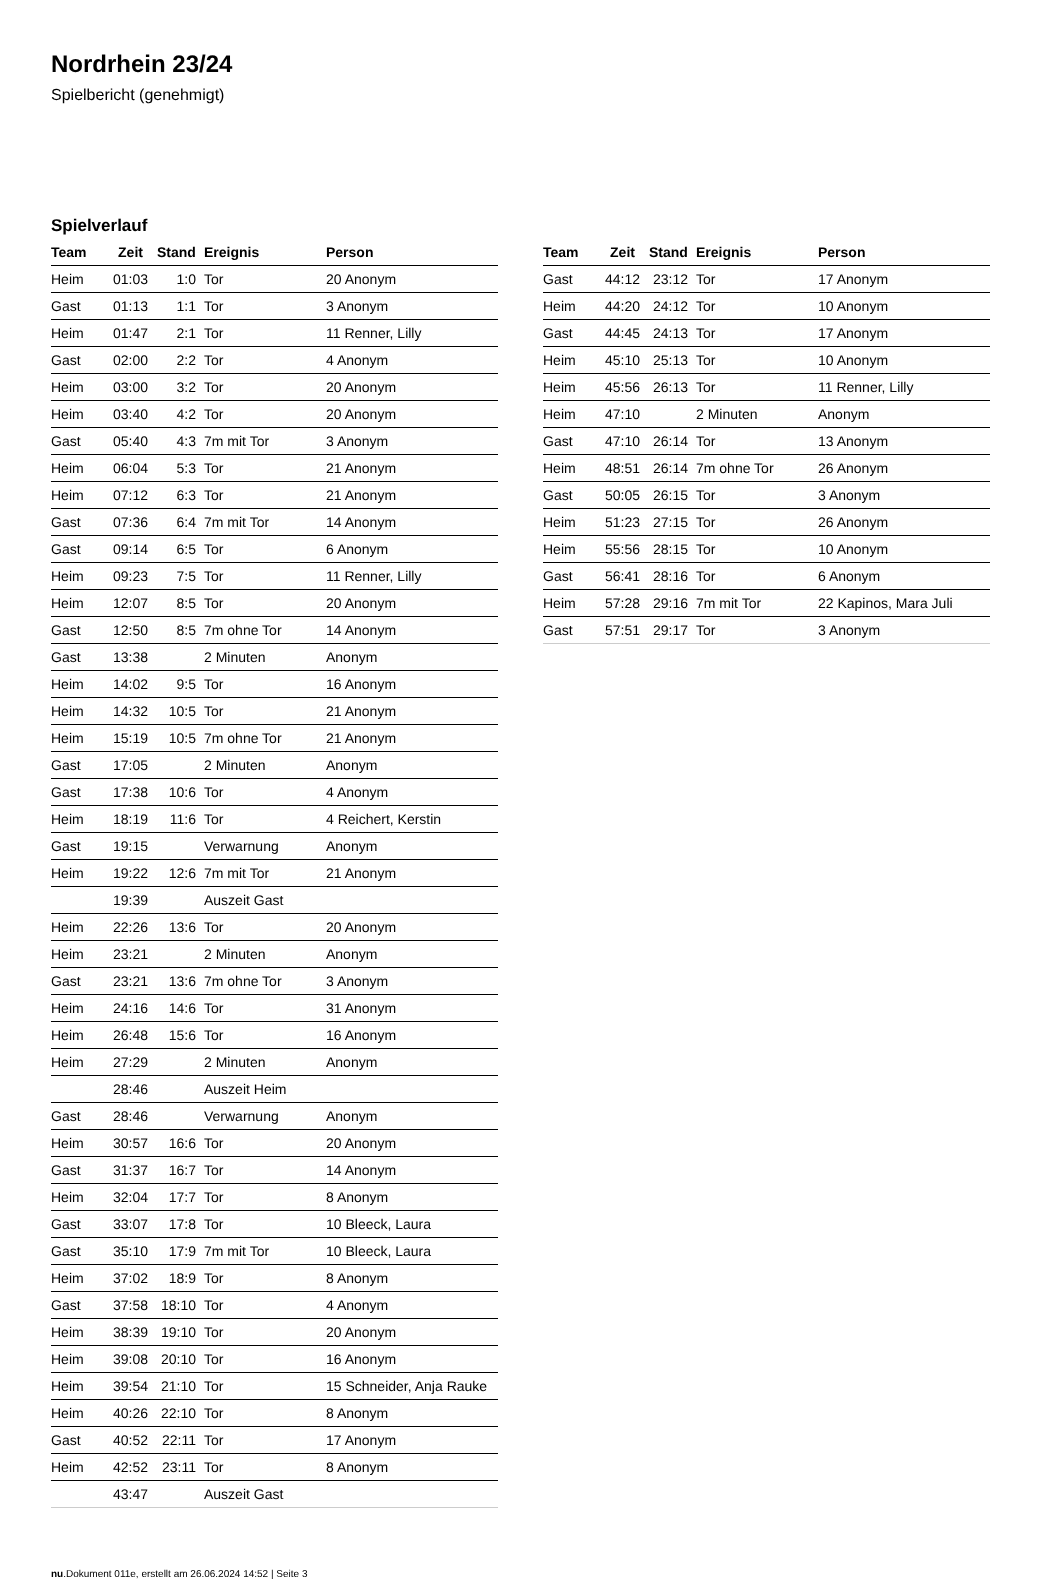Nordrhein 23/24
Spielbericht (genehmigt)
Spielverlauf
| Team | Zeit | Stand | Ereignis | Person |
| --- | --- | --- | --- | --- |
| Heim | 01:03 | 1:0 | Tor | 20 Anonym |
| Gast | 01:13 | 1:1 | Tor | 3 Anonym |
| Heim | 01:47 | 2:1 | Tor | 11 Renner, Lilly |
| Gast | 02:00 | 2:2 | Tor | 4 Anonym |
| Heim | 03:00 | 3:2 | Tor | 20 Anonym |
| Heim | 03:40 | 4:2 | Tor | 20 Anonym |
| Gast | 05:40 | 4:3 | 7m mit Tor | 3 Anonym |
| Heim | 06:04 | 5:3 | Tor | 21 Anonym |
| Heim | 07:12 | 6:3 | Tor | 21 Anonym |
| Gast | 07:36 | 6:4 | 7m mit Tor | 14 Anonym |
| Gast | 09:14 | 6:5 | Tor | 6 Anonym |
| Heim | 09:23 | 7:5 | Tor | 11 Renner, Lilly |
| Heim | 12:07 | 8:5 | Tor | 20 Anonym |
| Gast | 12:50 | 8:5 | 7m ohne Tor | 14 Anonym |
| Gast | 13:38 | | 2 Minuten | Anonym |
| Heim | 14:02 | 9:5 | Tor | 16 Anonym |
| Heim | 14:32 | 10:5 | Tor | 21 Anonym |
| Heim | 15:19 | 10:5 | 7m ohne Tor | 21 Anonym |
| Gast | 17:05 | | 2 Minuten | Anonym |
| Gast | 17:38 | 10:6 | Tor | 4 Anonym |
| Heim | 18:19 | 11:6 | Tor | 4 Reichert, Kerstin |
| Gast | 19:15 | | Verwarnung | Anonym |
| Heim | 19:22 | 12:6 | 7m mit Tor | 21 Anonym |
| | 19:39 | | Auszeit Gast | |
| Heim | 22:26 | 13:6 | Tor | 20 Anonym |
| Heim | 23:21 | | 2 Minuten | Anonym |
| Gast | 23:21 | 13:6 | 7m ohne Tor | 3 Anonym |
| Heim | 24:16 | 14:6 | Tor | 31 Anonym |
| Heim | 26:48 | 15:6 | Tor | 16 Anonym |
| Heim | 27:29 | | 2 Minuten | Anonym |
| | 28:46 | | Auszeit Heim | |
| Gast | 28:46 | | Verwarnung | Anonym |
| Heim | 30:57 | 16:6 | Tor | 20 Anonym |
| Gast | 31:37 | 16:7 | Tor | 14 Anonym |
| Heim | 32:04 | 17:7 | Tor | 8 Anonym |
| Gast | 33:07 | 17:8 | Tor | 10 Bleeck, Laura |
| Gast | 35:10 | 17:9 | 7m mit Tor | 10 Bleeck, Laura |
| Heim | 37:02 | 18:9 | Tor | 8 Anonym |
| Gast | 37:58 | 18:10 | Tor | 4 Anonym |
| Heim | 38:39 | 19:10 | Tor | 20 Anonym |
| Heim | 39:08 | 20:10 | Tor | 16 Anonym |
| Heim | 39:54 | 21:10 | Tor | 15 Schneider, Anja Rauke |
| Heim | 40:26 | 22:10 | Tor | 8 Anonym |
| Gast | 40:52 | 22:11 | Tor | 17 Anonym |
| Heim | 42:52 | 23:11 | Tor | 8 Anonym |
| | 43:47 | | Auszeit Gast | |
| Team | Zeit | Stand | Ereignis | Person |
| --- | --- | --- | --- | --- |
| Gast | 44:12 | 23:12 | Tor | 17 Anonym |
| Heim | 44:20 | 24:12 | Tor | 10 Anonym |
| Gast | 44:45 | 24:13 | Tor | 17 Anonym |
| Heim | 45:10 | 25:13 | Tor | 10 Anonym |
| Heim | 45:56 | 26:13 | Tor | 11 Renner, Lilly |
| Heim | 47:10 | | 2 Minuten | Anonym |
| Gast | 47:10 | 26:14 | Tor | 13 Anonym |
| Heim | 48:51 | 26:14 | 7m ohne Tor | 26 Anonym |
| Gast | 50:05 | 26:15 | Tor | 3 Anonym |
| Heim | 51:23 | 27:15 | Tor | 26 Anonym |
| Heim | 55:56 | 28:15 | Tor | 10 Anonym |
| Gast | 56:41 | 28:16 | Tor | 6 Anonym |
| Heim | 57:28 | 29:16 | 7m mit Tor | 22 Kapinos, Mara Juli |
| Gast | 57:51 | 29:17 | Tor | 3 Anonym |
nu.Dokument 011e, erstellt am 26.06.2024 14:52 | Seite 3